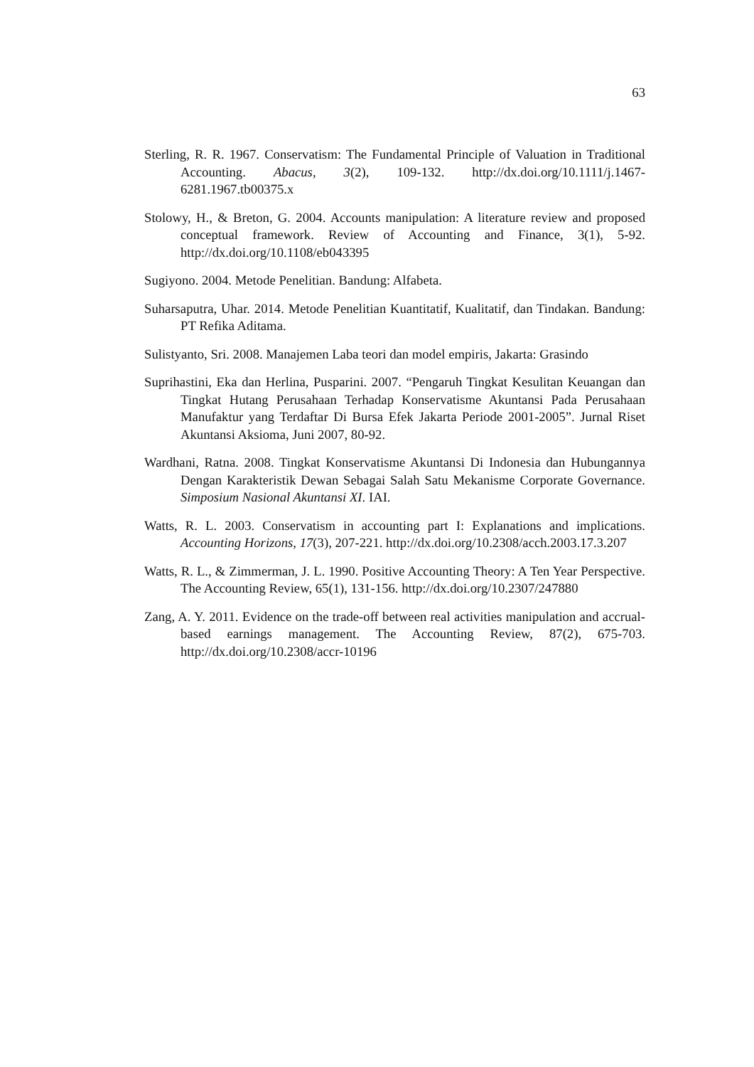63
Sterling, R. R. 1967. Conservatism: The Fundamental Principle of Valuation in Traditional Accounting. Abacus, 3(2), 109-132. http://dx.doi.org/10.1111/j.1467-6281.1967.tb00375.x
Stolowy, H., & Breton, G. 2004. Accounts manipulation: A literature review and proposed conceptual framework. Review of Accounting and Finance, 3(1), 5-92. http://dx.doi.org/10.1108/eb043395
Sugiyono. 2004. Metode Penelitian. Bandung: Alfabeta.
Suharsaputra, Uhar. 2014. Metode Penelitian Kuantitatif, Kualitatif, dan Tindakan. Bandung: PT Refika Aditama.
Sulistyanto, Sri. 2008. Manajemen Laba teori dan model empiris, Jakarta: Grasindo
Suprihastini, Eka dan Herlina, Pusparini. 2007. “Pengaruh Tingkat Kesulitan Keuangan dan Tingkat Hutang Perusahaan Terhadap Konservatisme Akuntansi Pada Perusahaan Manufaktur yang Terdaftar Di Bursa Efek Jakarta Periode 2001-2005”. Jurnal Riset Akuntansi Aksioma, Juni 2007, 80-92.
Wardhani, Ratna. 2008. Tingkat Konservatisme Akuntansi Di Indonesia dan Hubungannya Dengan Karakteristik Dewan Sebagai Salah Satu Mekanisme Corporate Governance. Simposium Nasional Akuntansi XI. IAI.
Watts, R. L. 2003. Conservatism in accounting part I: Explanations and implications. Accounting Horizons, 17(3), 207-221. http://dx.doi.org/10.2308/acch.2003.17.3.207
Watts, R. L., & Zimmerman, J. L. 1990. Positive Accounting Theory: A Ten Year Perspective. The Accounting Review, 65(1), 131-156. http://dx.doi.org/10.2307/247880
Zang, A. Y. 2011. Evidence on the trade-off between real activities manipulation and accrual-based earnings management. The Accounting Review, 87(2), 675-703. http://dx.doi.org/10.2308/accr-10196